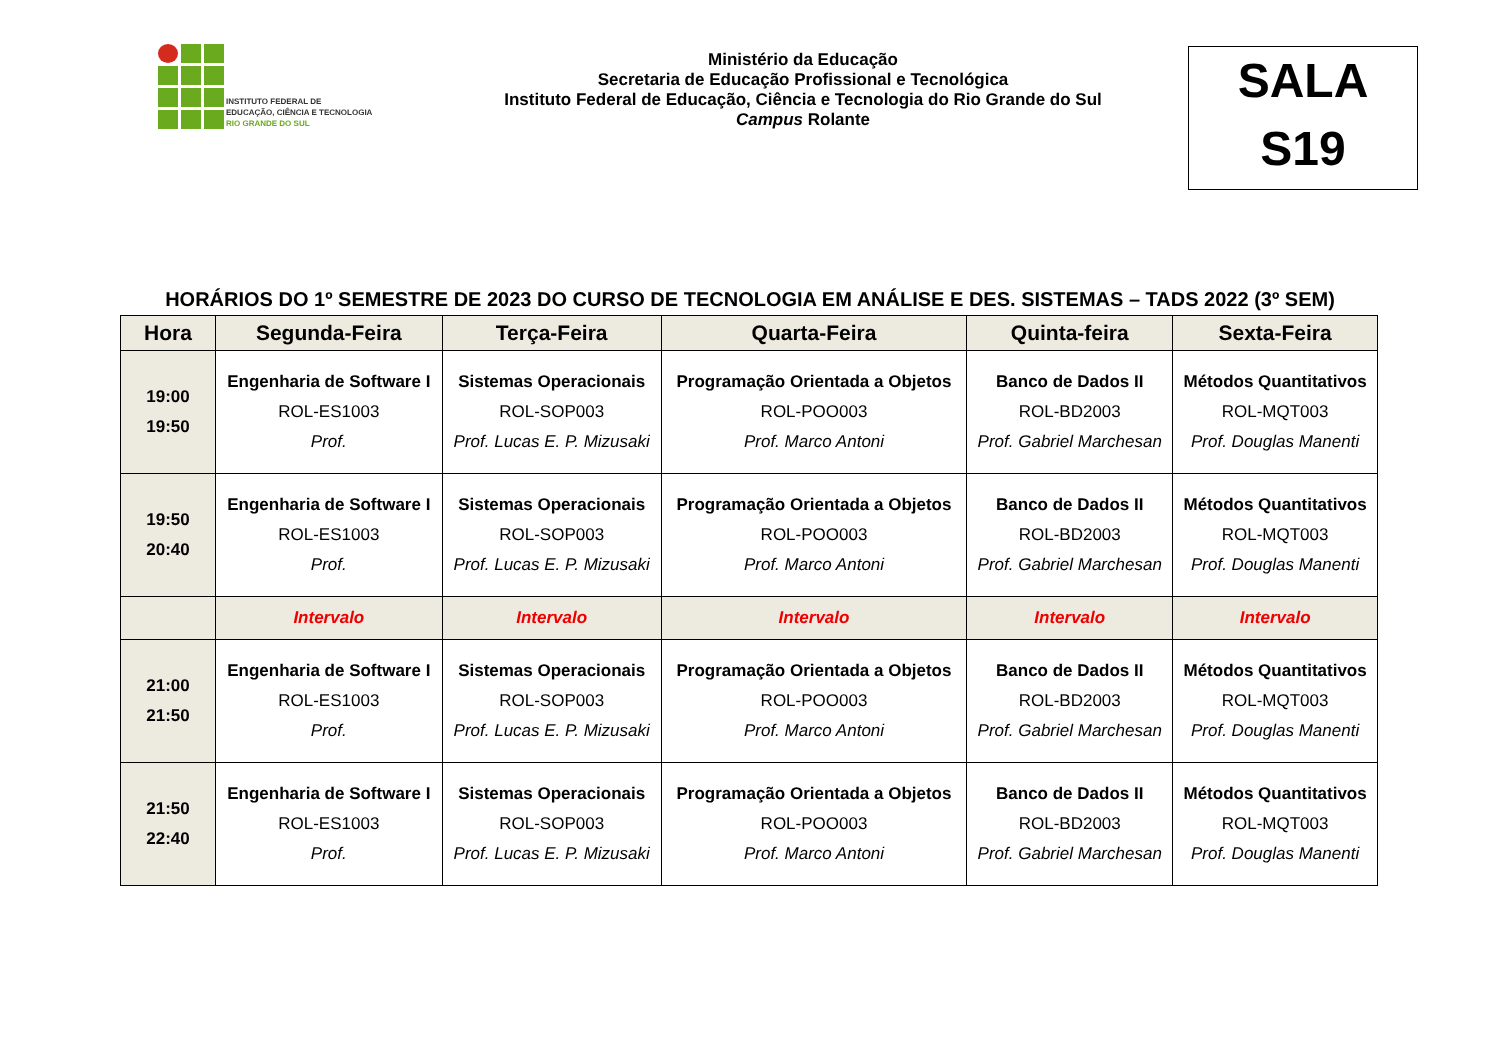INSTITUTO FEDERAL DE
EDUCAÇÃO, CIÊNCIA E TECNOLOGIA
RIO GRANDE DO SUL
Ministério da Educação
Secretaria de Educação Profissional e Tecnológica
Instituto Federal de Educação, Ciência e Tecnologia do Rio Grande do Sul
Campus Rolante
SALA
S19
HORÁRIOS DO 1º SEMESTRE DE 2023 DO CURSO DE TECNOLOGIA EM ANÁLISE E DES. SISTEMAS – TADS 2022 (3º SEM)
| Hora | Segunda-Feira | Terça-Feira | Quarta-Feira | Quinta-feira | Sexta-Feira |
| --- | --- | --- | --- | --- | --- |
| 19:00 19:50 | Engenharia de Software I ROL-ES1003 Prof. | Sistemas Operacionais ROL-SOP003 Prof. Lucas E. P. Mizusaki | Programação Orientada a Objetos ROL-POO003 Prof. Marco Antoni | Banco de Dados II ROL-BD2003 Prof. Gabriel Marchesan | Métodos Quantitativos ROL-MQT003 Prof. Douglas Manenti |
| 19:50 20:40 | Engenharia de Software I ROL-ES1003 Prof. | Sistemas Operacionais ROL-SOP003 Prof. Lucas E. P. Mizusaki | Programação Orientada a Objetos ROL-POO003 Prof. Marco Antoni | Banco de Dados II ROL-BD2003 Prof. Gabriel Marchesan | Métodos Quantitativos ROL-MQT003 Prof. Douglas Manenti |
| | Intervalo | Intervalo | Intervalo | Intervalo | Intervalo |
| 21:00 21:50 | Engenharia de Software I ROL-ES1003 Prof. | Sistemas Operacionais ROL-SOP003 Prof. Lucas E. P. Mizusaki | Programação Orientada a Objetos ROL-POO003 Prof. Marco Antoni | Banco de Dados II ROL-BD2003 Prof. Gabriel Marchesan | Métodos Quantitativos ROL-MQT003 Prof. Douglas Manenti |
| 21:50 22:40 | Engenharia de Software I ROL-ES1003 Prof. | Sistemas Operacionais ROL-SOP003 Prof. Lucas E. P. Mizusaki | Programação Orientada a Objetos ROL-POO003 Prof. Marco Antoni | Banco de Dados II ROL-BD2003 Prof. Gabriel Marchesan | Métodos Quantitativos ROL-MQT003 Prof. Douglas Manenti |